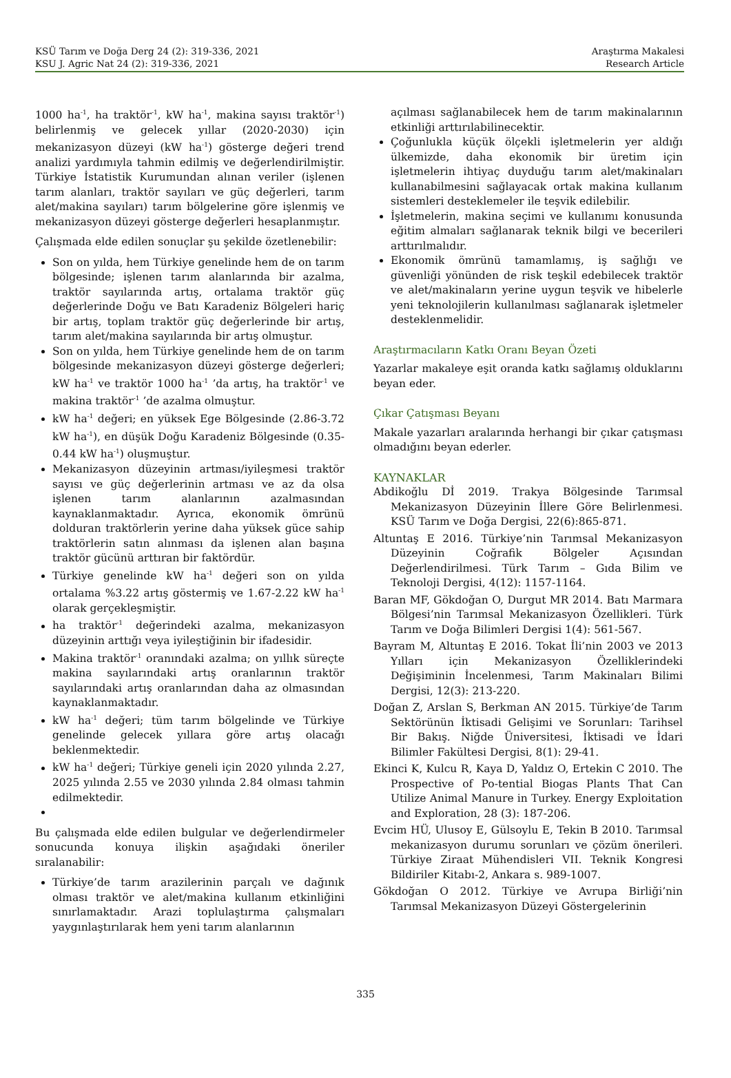Araştırma Makalesi
Research Article KSÜ Tarım ve Doğa Derg 24 (2): 319-336, 2021
KSU J. Agric Nat 24 (2): 319-336, 2021
1000 ha<sup>-1</sup>, ha traktör<sup>-1</sup>, kW ha<sup>-1</sup>, makina sayısı traktör<sup>-1</sup>) belirlenmiş ve gelecek yıllar (2020-2030) için mekanizasyon düzeyi (kW ha<sup>-1</sup>) gösterge değeri trend analizi yardımıyla tahmin edilmiş ve değerlendirilmiştir. Türkiye İstatistik Kurumundan alınan veriler (işlenen tarım alanları, traktör sayıları ve güç değerleri, tarım alet/makina sayıları) tarım bölgelerine göre işlenmiş ve mekanizasyon düzeyi gösterge değerleri hesaplanmıştır.
Çalışmada elde edilen sonuçlar şu şekilde özetlenebilir:
Son on yılda, hem Türkiye genelinde hem de on tarım bölgesinde; işlenen tarım alanlarında bir azalma, traktör sayılarında artış, ortalama traktör güç değerlerinde Doğu ve Batı Karadeniz Bölgeleri hariç bir artış, toplam traktör güç değerlerinde bir artış, tarım alet/makina sayılarında bir artış olmuştur.
Son on yılda, hem Türkiye genelinde hem de on tarım bölgesinde mekanizasyon düzeyi gösterge değerleri; kW ha<sup>-1</sup> ve traktör 1000 ha<sup>-1</sup> ’da artış, ha traktör<sup>-1</sup> ve makina traktör<sup>-1</sup> ’de azalma olmuştur.
kW ha<sup>-1</sup> değeri; en yüksek Ege Bölgesinde (2.86-3.72 kW ha<sup>-1</sup>), en düşük Doğu Karadeniz Bölgesinde (0.35-0.44 kW ha<sup>-1</sup>) oluşmuştur.
Mekanizasyon düzeyinin artması/iyileşmesi traktör sayısı ve güç değerlerinin artması ve az da olsa işlenen tarım alanlarının azalmasından kaynaklanmaktadır. Ayrıca, ekonomik ömrünü dolduran traktörlerin yerine daha yüksek güce sahip traktörlerin satın alınması da işlenen alan başına traktör gücünü arttıran bir faktördür.
Türkiye genelinde kW ha<sup>-1</sup> değeri son on yılda ortalama %3.22 artış göstermiş ve 1.67-2.22 kW ha<sup>-1</sup> olarak gerçekleşmiştir.
ha traktör<sup>-1</sup> değerindeki azalma, mekanizasyon düzeyinin arttığı veya iyileştiğinin bir ifadesidir.
Makina traktör<sup>-1</sup> oranındaki azalma; on yıllık süreçte makina sayılarındaki artış oranlarının traktör sayılarındaki artış oranlarından daha az olmasından kaynaklanmaktadır.
kW ha<sup>-1</sup> değeri; tüm tarım bölgelinde ve Türkiye genelinde gelecek yıllara göre artış olacağı beklenmektedir.
kW ha<sup>-1</sup> değeri; Türkiye geneli için 2020 yılında 2.27, 2025 yılında 2.55 ve 2030 yılında 2.84 olması tahmin edilmektedir.
Bu çalışmada elde edilen bulgular ve değerlendirmeler sonucunda konuya ilişkin aşağıdaki öneriler sıralanabilir:
Türkiye’de tarım arazilerinin parçalı ve dağınık olması traktör ve alet/makina kullanım etkinliğini sınırlamaktadır. Arazi toplulaştırma çalışmaları yaygınlaştırılarak hem yeni tarım alanlarının
açılması sağlanabilecek hem de tarım makinalarının etkinliği arttırılabilinecektir.
Çoğunlukla küçük ölçekli işletmelerin yer aldığı ülkemizde, daha ekonomik bir üretim için işletmelerin ihtiyaç duyduğu tarım alet/makinaları kullanabilmesini sağlayacak ortak makina kullanım sistemleri desteklemeler ile teşvik edilebilir.
İşletmelerin, makina seçimi ve kullanımı konusunda eğitim almaları sağlanarak teknik bilgi ve becerileri arttırılmalıdır.
Ekonomik ömrünü tamamlamış, iş sağlığı ve güvenliği yönünden de risk teşkil edebilecek traktör ve alet/makinaların yerine uygun teşvik ve hibelerle yeni teknolojilerin kullanılması sağlanarak işletmeler desteklenmelidir.
Araştırmacıların Katkı Oranı Beyan Özeti
Yazarlar makaleye eşit oranda katkı sağlamış olduklarını beyan eder.
Çıkar Çatışması Beyanı
Makale yazarları aralarında herhangi bir çıkar çatışması olmadığını beyan ederler.
KAYNAKLAR
Abdikoğlu Dİ 2019. Trakya Bölgesinde Tarımsal Mekanizasyon Düzeyinin İllere Göre Belirlenmesi. KSÜ Tarım ve Doğa Dergisi, 22(6):865-871.
Altuntaş E 2016. Türkiye’nin Tarımsal Mekanizasyon Düzeyinin Coğrafik Bölgeler Açısından Değerlendirilmesi. Türk Tarım – Gıda Bilim ve Teknoloji Dergisi, 4(12): 1157-1164.
Baran MF, Gökdoğan O, Durgut MR 2014. Batı Marmara Bölgesi’nin Tarımsal Mekanizasyon Özellikleri. Türk Tarım ve Doğa Bilimleri Dergisi 1(4): 561-567.
Bayram M, Altuntaş E 2016. Tokat İli’nin 2003 ve 2013 Yılları için Mekanizasyon Özelliklerindeki Değişiminin İncelenmesi, Tarım Makinaları Bilimi Dergisi, 12(3): 213-220.
Doğan Z, Arslan S, Berkman AN 2015. Türkiye’de Tarım Sektörünün İktisadi Gelişimi ve Sorunları: Tarihsel Bir Bakış. Niğde Üniversitesi, İktisadi ve İdari Bilimler Fakültesi Dergisi, 8(1): 29-41.
Ekinci K, Kulcu R, Kaya D, Yaldız O, Ertekin C 2010. The Prospective of Po-tential Biogas Plants That Can Utilize Animal Manure in Turkey. Energy Exploitation and Exploration, 28 (3): 187-206.
Evcim HÜ, Ulusoy E, Gülsoylu E, Tekin B 2010. Tarımsal mekanizasyon durumu sorunları ve çözüm önerileri. Türkiye Ziraat Mühendisleri VII. Teknik Kongresi Bildiriler Kitabı-2, Ankara s. 989-1007.
Gökdoğan O 2012. Türkiye ve Avrupa Birliği’nin Tarımsal Mekanizasyon Düzeyi Göstergelerinin
335